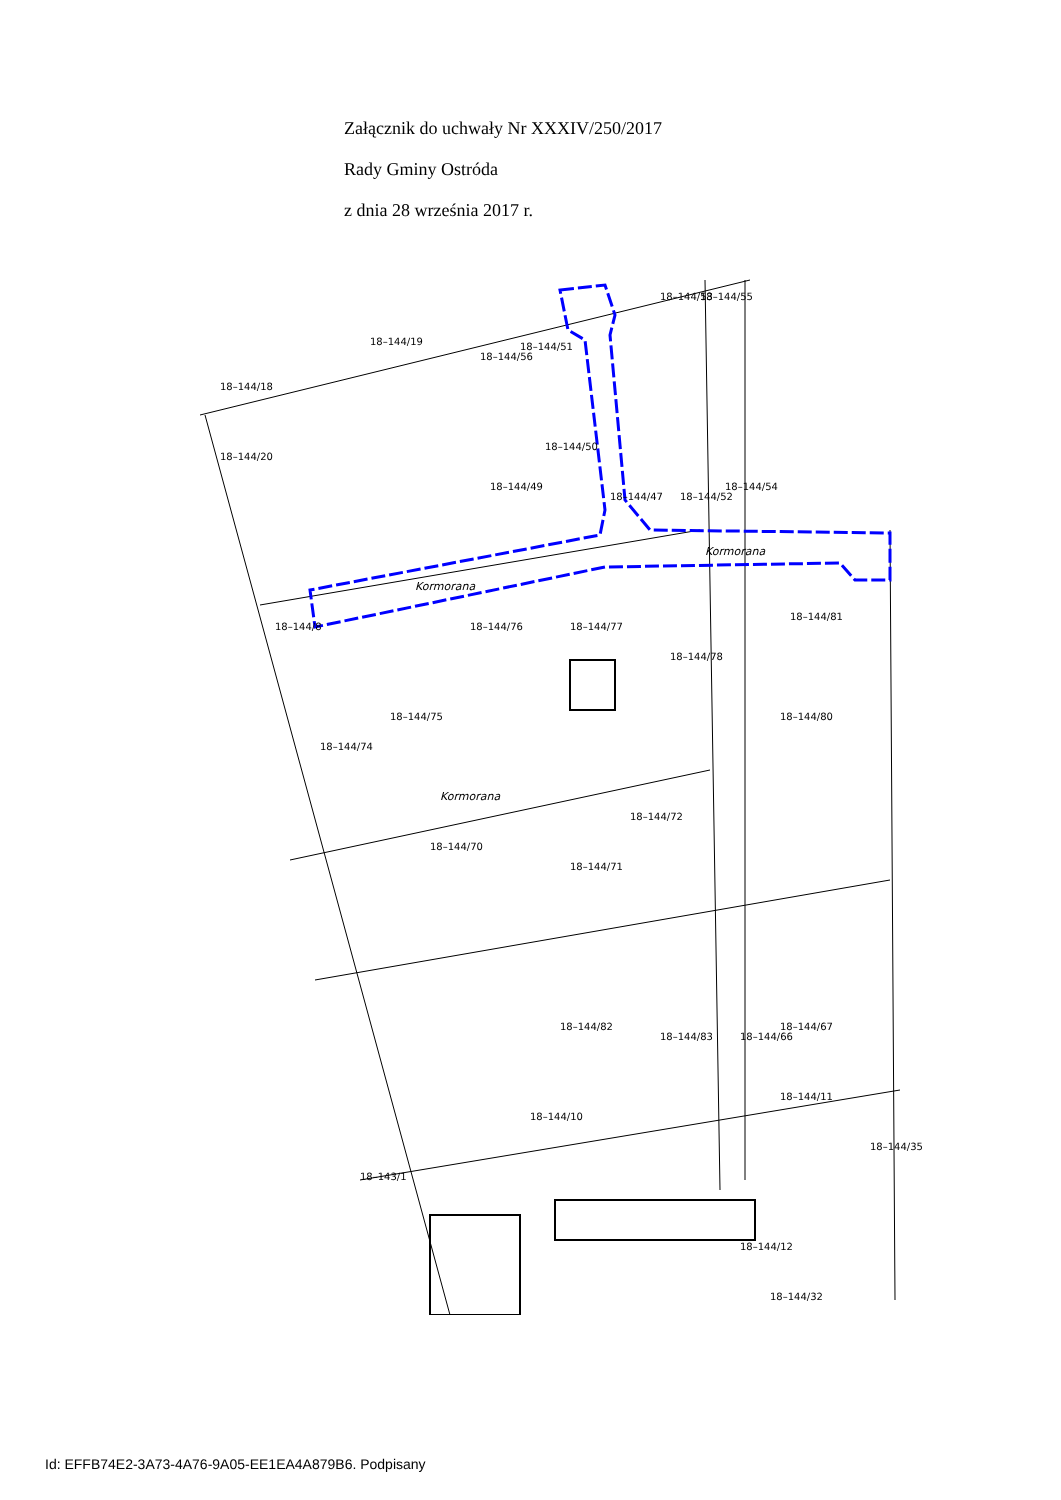Załącznik do uchwały Nr XXXIV/250/2017
Rady Gminy Ostróda
z dnia 28 września 2017 r.
Kormorana
Kormorana
Kormorana
18–144/53
18–144/55
18–144/51
18–144/56
18–144/19
18–144/18
18–144/20
18–144/49
18–144/50
18–144/47
18–144/52
18–144/54
18–144/8
18–144/75
18–144/76
18–144/77
18–144/78
18–144/81
18–144/80
18–144/74
18–144/72
18–144/70
18–144/71
18–144/82
18–144/83
18–144/66
18–144/67
18–144/10
18–144/11
18–144/35
18–143/1
18–144/12
18–144/32
Id: EFFB74E2-3A73-4A76-9A05-EE1EA4A879B6. Podpisany